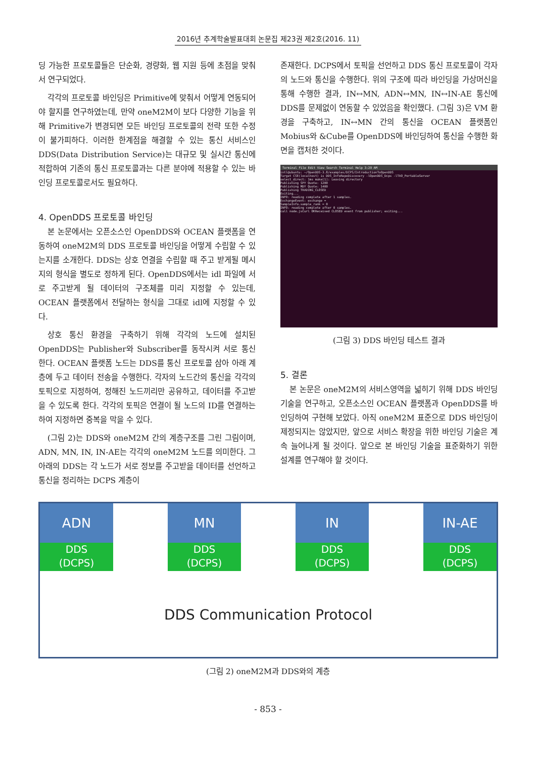2016년 추계학술발표대회 논문집 제23권 제2호(2016. 11)
딩 가능한 프로토콜들은 단순화, 경량화, 웹 지원 등에 초점을 맞춰서 연구되었다.
각각의 프로토콜 바인딩은 Primitive에 맞춰서 어떻게 연동되어야 할지를 연구하였는데, 만약 oneM2M이 보다 다양한 기능을 위해 Primitive가 변경되면 모든 바인딩 프로토콜의 전략 또한 수정이 불가피하다. 이러한 한계점을 해결할 수 있는 통신 서비스인 DDS(Data Distribution Service)는 대규모 및 실시간 통신에 적합하여 기존의 통신 프로토콜과는 다른 분야에 적용할 수 있는 바인딩 프로토콜로서도 필요하다.
4. OpenDDS 프로토콜 바인딩
본 논문에서는 오픈소스인 OpenDDS와 OCEAN 플랫폼을 연동하여 oneM2M의 DDS 프로토콜 바인딩을 어떻게 수립할 수 있는지를 소개한다. DDS는 상호 연결을 수립할 때 주고 받게될 메시지의 형식을 별도로 정하게 된다. OpenDDS에서는 idl 파일에 서로 주고받게 될 데이터의 구조체를 미리 지정할 수 있는데, OCEAN 플랫폼에서 전달하는 형식을 그대로 idl에 지정할 수 있다.
상호 통신 환경을 구축하기 위해 각각의 노드에 설치된 OpenDDS는 Publisher와 Subscriber를 동작시켜 서로 통신한다. OCEAN 플랫폼 노드는 DDS를 통신 프로토콜 삼아 아래 계층에 두고 데이터 전송을 수행한다. 각자의 노드간의 통신을 각각의 토픽으로 지정하여, 정해진 노드끼리만 공유하고, 데이터를 주고받을 수 있도록 한다. 각각의 토픽은 연결이 될 노드의 ID를 연결하는 하여 지정하면 중복을 막을 수 있다.
(그림 2)는 DDS와 oneM2M 간의 계층구조를 그린 그림이며, ADN, MN, IN, IN-AE는 각각의 oneM2M 노드를 의미한다. 그 아래의 DDS는 각 노드가 서로 정보를 주고받을 데이터를 선언하고 통신을 정리하는 DCPS 계층이
존재한다. DCPS에서 토픽을 선언하고 DDS 통신 프로토콜이 각자의 노드와 통신을 수행한다. 위의 구조에 따라 바인딩을 가상머신을 통해 수행한 결과, IN↔MN, ADN↔MN, IN↔IN-AE 통신에 DDS를 문제없이 연동할 수 있었음을 확인했다. (그림 3)은 VM 환경을 구축하고, IN↔MN 간의 통신을 OCEAN 플랫폼인 Mobius와 &Cube를 OpenDDS에 바인딩하여 통신을 수행한 화면을 캡처한 것이다.
Terminal File Edit View Search Terminal Help 3:29 AM
intl@ubuntu: ~/OpenDDS-3.8/examples/DCPS/IntroductionToOpenDDS
Target CSE(localhost) is DDS_InfoRepoDiscovery -lOpenDDS_Dcps -lTAO_PortableServer
select_direct: 1ms make[1]: Leaving directory
Publishing SPY Quote: 1200
Publishing MDY Quote: 1400
Publishing TRADING_CLOSED
Exiting...
INFO: reading complete after 1 samples.
ExchangeEvent: exchange =
SampleInfo.sample_rank = 0
INFO: reading complete after 0 samples.
call node.jsCurl OKReceived CLOSED event from publisher; exiting...
(그림 3) DDS 바인딩 테스트 결과
5. 결론
본 논문은 oneM2M의 서비스영역을 넓히기 위해 DDS 바인딩 기술을 연구하고, 오픈소스인 OCEAN 플랫폼과 OpenDDS를 바인딩하여 구현해 보았다. 아직 oneM2M 표준으로 DDS 바인딩이 제정되지는 않았지만, 앞으로 서비스 확장을 위한 바인딩 기술은 계속 늘어나게 될 것이다. 앞으로 본 바인딩 기술을 표준화하기 위한 설계를 연구해야 할 것이다.
ADN
DDS
(DCPS)
MN
DDS
(DCPS)
IN
DDS
(DCPS)
IN-AE
DDS
(DCPS)
DDS Communication Protocol
(그림 2) oneM2M과 DDS와의 계층
- 853 -